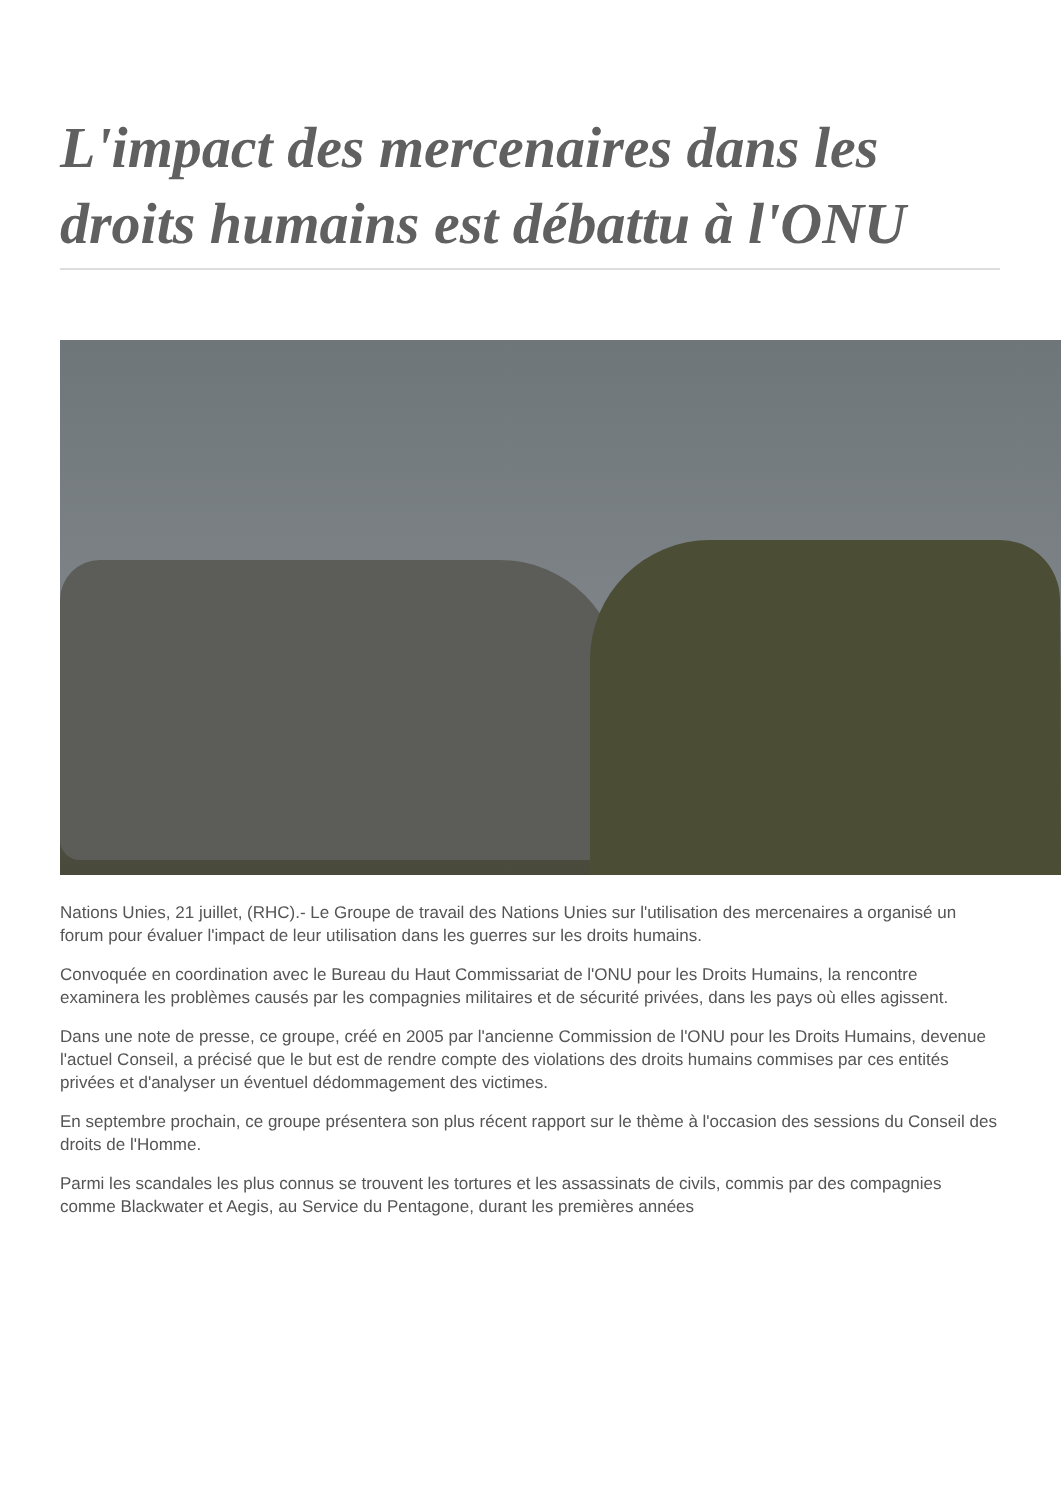L'impact des mercenaires dans les droits humains est débattu à l'ONU
Nations Unies, 21 juillet, (RHC).- Le Groupe de travail des Nations Unies sur l'utilisation des mercenaires a organisé un forum pour évaluer l'impact de leur utilisation dans les guerres sur les droits humains.
Convoquée en coordination avec le Bureau du Haut Commissariat de l'ONU pour les Droits Humains, la rencontre examinera les problèmes causés par les compagnies militaires et de sécurité privées, dans les pays où elles agissent.
Dans une note de presse, ce groupe, créé en 2005 par l'ancienne Commission de l'ONU pour les Droits Humains, devenue l'actuel Conseil, a précisé que le but est de rendre compte des violations des droits humains commises par ces entités privées et d'analyser un éventuel dédommagement des victimes.
En septembre prochain, ce groupe présentera son plus récent rapport sur le thème à l'occasion des sessions du Conseil des droits de l'Homme.
Parmi les scandales les plus connus se trouvent les tortures et les assassinats de civils, commis par des compagnies comme Blackwater et Aegis, au Service du Pentagone, durant les premières années